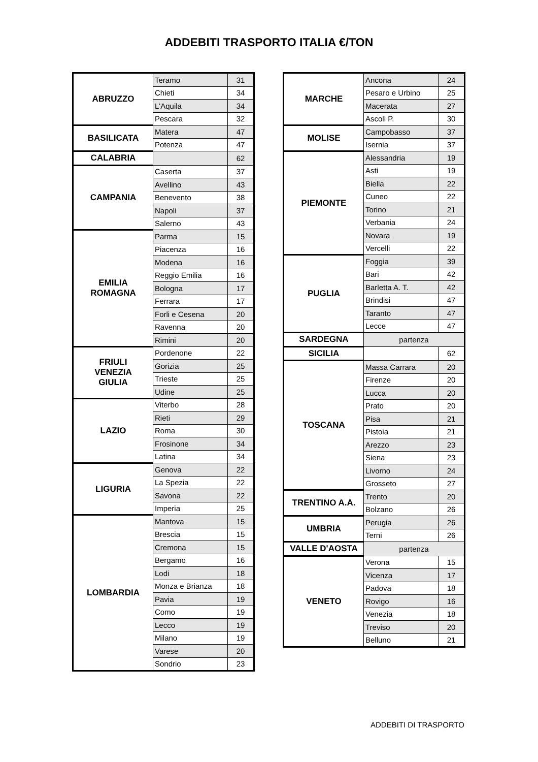ADDEBITI TRASPORTO ITALIA €/TON
| ABRUZZO | Teramo | 31 |
| | Chieti | 34 |
| | L'Aquila | 34 |
| | Pescara | 32 |
| BASILICATA | Matera | 47 |
| | Potenza | 47 |
| CALABRIA | | 62 |
| CAMPANIA | Caserta | 37 |
| | Avellino | 43 |
| | Benevento | 38 |
| | Napoli | 37 |
| | Salerno | 43 |
| EMILIA ROMAGNA | Parma | 15 |
| | Piacenza | 16 |
| | Modena | 16 |
| | Reggio Emilia | 16 |
| | Bologna | 17 |
| | Ferrara | 17 |
| | Forli e Cesena | 20 |
| | Ravenna | 20 |
| | Rimini | 20 |
| FRIULI VENEZIA GIULIA | Pordenone | 22 |
| | Gorizia | 25 |
| | Trieste | 25 |
| | Udine | 25 |
| LAZIO | Viterbo | 28 |
| | Rieti | 29 |
| | Roma | 30 |
| | Frosinone | 34 |
| | Latina | 34 |
| LIGURIA | Genova | 22 |
| | La Spezia | 22 |
| | Savona | 22 |
| | Imperia | 25 |
| LOMBARDIA | Mantova | 15 |
| | Brescia | 15 |
| | Cremona | 15 |
| | Bergamo | 16 |
| | Lodi | 18 |
| | Monza e Brianza | 18 |
| | Pavia | 19 |
| | Como | 19 |
| | Lecco | 19 |
| | Milano | 19 |
| | Varese | 20 |
| | Sondrio | 23 |
| MARCHE | Ancona | 24 |
| | Pesaro e Urbino | 25 |
| | Macerata | 27 |
| | Ascoli P. | 30 |
| MOLISE | Campobasso | 37 |
| | Isernia | 37 |
| PIEMONTE | Alessandria | 19 |
| | Asti | 19 |
| | Biella | 22 |
| | Cuneo | 22 |
| | Torino | 21 |
| | Verbania | 24 |
| | Novara | 19 |
| | Vercelli | 22 |
| PUGLIA | Foggia | 39 |
| | Bari | 42 |
| | Barletta A. T. | 42 |
| | Brindisi | 47 |
| | Taranto | 47 |
| | Lecce | 47 |
| SARDEGNA | partenza | |
| SICILIA | | 62 |
| TOSCANA | Massa Carrara | 20 |
| | Firenze | 20 |
| | Lucca | 20 |
| | Prato | 20 |
| | Pisa | 21 |
| | Pistoia | 21 |
| | Arezzo | 23 |
| | Siena | 23 |
| | Livorno | 24 |
| | Grosseto | 27 |
| TRENTINO A.A. | Trento | 20 |
| | Bolzano | 26 |
| UMBRIA | Perugia | 26 |
| | Terni | 26 |
| VALLE D'AOSTA | partenza | |
| VENETO | Verona | 15 |
| | Vicenza | 17 |
| | Padova | 18 |
| | Rovigo | 16 |
| | Venezia | 18 |
| | Treviso | 20 |
| | Belluno | 21 |
ADDEBITI DI TRASPORTO